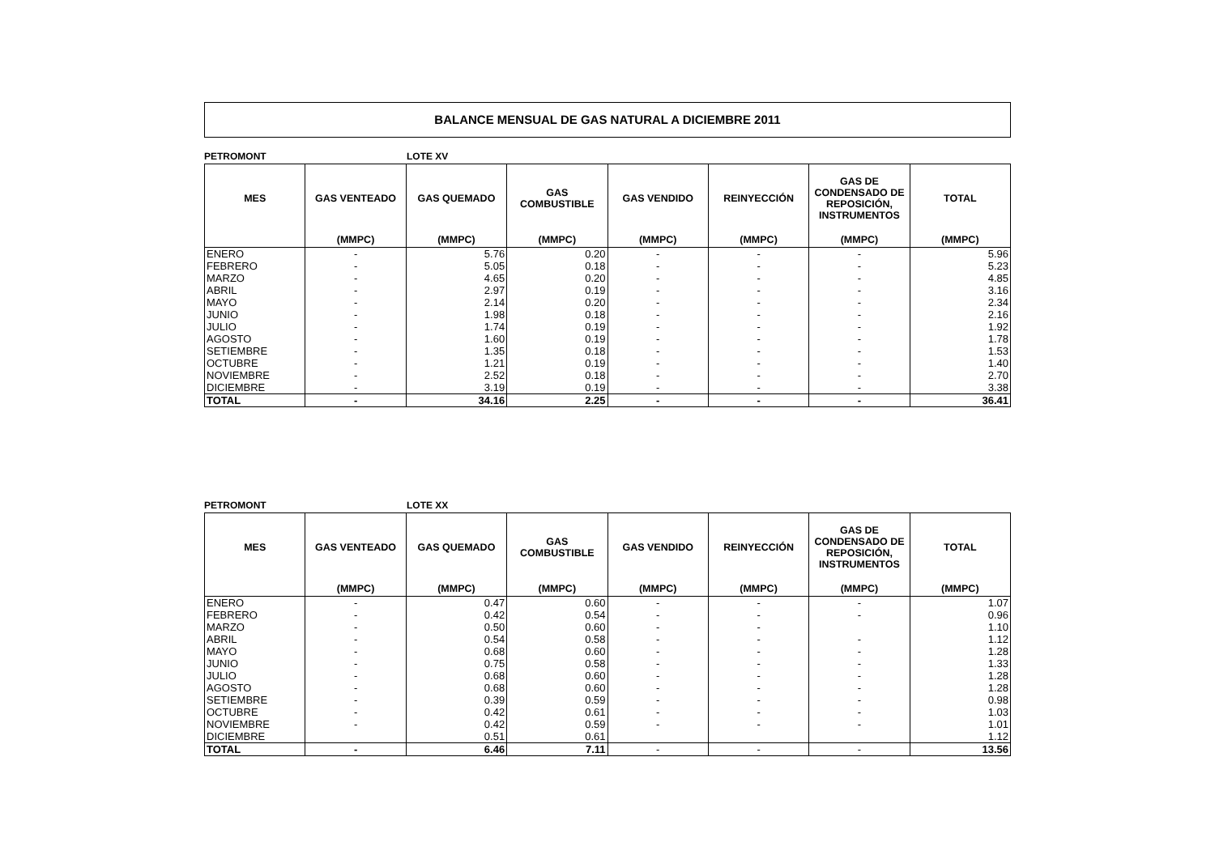BALANCE MENSUAL DE GAS NATURAL A DICIEMBRE 2011
PETROMONT LOTE XV
| MES | GAS VENTEADO | GAS QUEMADO | GAS COMBUSTIBLE | GAS VENDIDO | REINYECCIÓN | GAS DE CONDENSADO DE REPOSICIÓN, INSTRUMENTOS | TOTAL |
| --- | --- | --- | --- | --- | --- | --- | --- |
| | (MMPC) | (MMPC) | (MMPC) | (MMPC) | (MMPC) | (MMPC) | (MMPC) |
| ENERO | - | 5.76 | 0.20 | - | - | - | 5.96 |
| FEBRERO | - | 5.05 | 0.18 | - | - | - | 5.23 |
| MARZO | - | 4.65 | 0.20 | - | - | - | 4.85 |
| ABRIL | - | 2.97 | 0.19 | - | - | - | 3.16 |
| MAYO | - | 2.14 | 0.20 | - | - | - | 2.34 |
| JUNIO | - | 1.98 | 0.18 | - | - | - | 2.16 |
| JULIO | - | 1.74 | 0.19 | - | - | - | 1.92 |
| AGOSTO | - | 1.60 | 0.19 | - | - | - | 1.78 |
| SETIEMBRE | - | 1.35 | 0.18 | - | - | - | 1.53 |
| OCTUBRE | - | 1.21 | 0.19 | - | - | - | 1.40 |
| NOVIEMBRE | - | 2.52 | 0.18 | - | - | - | 2.70 |
| DICIEMBRE | - | 3.19 | 0.19 | - | - | - | 3.38 |
| TOTAL | - | 34.16 | 2.25 | - | - | - | 36.41 |
PETROMONT LOTE XX
| MES | GAS VENTEADO | GAS QUEMADO | GAS COMBUSTIBLE | GAS VENDIDO | REINYECCIÓN | GAS DE CONDENSADO DE REPOSICIÓN, INSTRUMENTOS | TOTAL |
| --- | --- | --- | --- | --- | --- | --- | --- |
| | (MMPC) | (MMPC) | (MMPC) | (MMPC) | (MMPC) | (MMPC) | (MMPC) |
| ENERO | - | 0.47 | 0.60 | - | - | - | 1.07 |
| FEBRERO | - | 0.42 | 0.54 | - | - | - | 0.96 |
| MARZO | - | 0.50 | 0.60 | - | - | | 1.10 |
| ABRIL | - | 0.54 | 0.58 | - | - | - | 1.12 |
| MAYO | - | 0.68 | 0.60 | - | - | - | 1.28 |
| JUNIO | - | 0.75 | 0.58 | - | - | - | 1.33 |
| JULIO | - | 0.68 | 0.60 | - | - | - | 1.28 |
| AGOSTO | - | 0.68 | 0.60 | - | - | - | 1.28 |
| SETIEMBRE | - | 0.39 | 0.59 | - | - | - | 0.98 |
| OCTUBRE | - | 0.42 | 0.61 | - | - | - | 1.03 |
| NOVIEMBRE | - | 0.42 | 0.59 | - | - | - | 1.01 |
| DICIEMBRE | | 0.51 | 0.61 | | | | 1.12 |
| TOTAL | - | 6.46 | 7.11 | - | - | - | 13.56 |